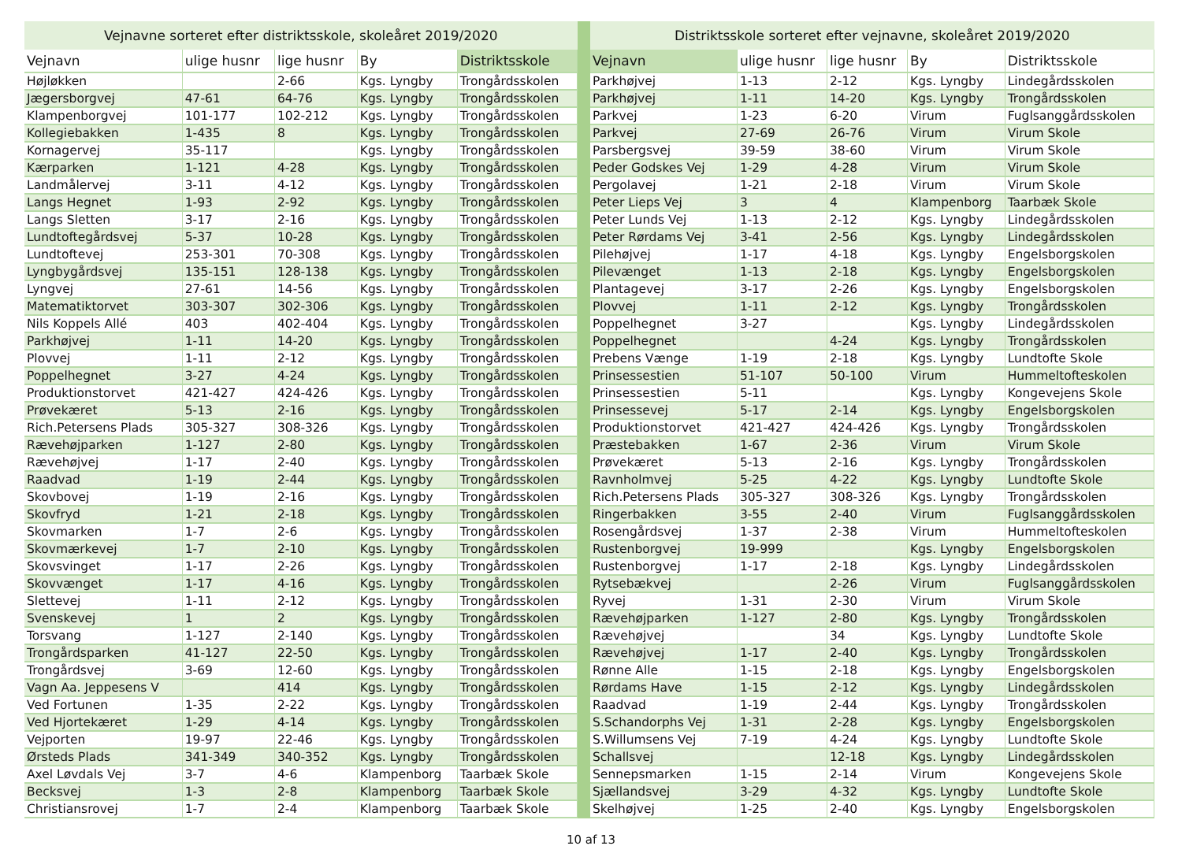| Vejnavne sorteret efter distriktsskole, skoleåret 2019/2020 | | | | |
| Vejnavn | ulige husnr | lige husnr | By | Distriktsskole |
| Højløkken | | 2-66 | Kgs. Lyngby | Trongårdsskolen |
| Jægersborgvej | 47-61 | 64-76 | Kgs. Lyngby | Trongårdsskolen |
| Klampenborgvej | 101-177 | 102-212 | Kgs. Lyngby | Trongårdsskolen |
| Kollegiebakken | 1-435 | 8 | Kgs. Lyngby | Trongårdsskolen |
| Kornagervej | 35-117 | | Kgs. Lyngby | Trongårdsskolen |
| Kærparken | 1-121 | 4-28 | Kgs. Lyngby | Trongårdsskolen |
| Landmålervej | 3-11 | 4-12 | Kgs. Lyngby | Trongårdsskolen |
| Langs Hegnet | 1-93 | 2-92 | Kgs. Lyngby | Trongårdsskolen |
| Langs Sletten | 3-17 | 2-16 | Kgs. Lyngby | Trongårdsskolen |
| Lundtoftegårdsvej | 5-37 | 10-28 | Kgs. Lyngby | Trongårdsskolen |
| Lundtoftevej | 253-301 | 70-308 | Kgs. Lyngby | Trongårdsskolen |
| Lyngbygårdsvej | 135-151 | 128-138 | Kgs. Lyngby | Trongårdsskolen |
| Lyngvej | 27-61 | 14-56 | Kgs. Lyngby | Trongårdsskolen |
| Matematiktorvet | 303-307 | 302-306 | Kgs. Lyngby | Trongårdsskolen |
| Nils Koppels Allé | 403 | 402-404 | Kgs. Lyngby | Trongårdsskolen |
| Parkhøjvej | 1-11 | 14-20 | Kgs. Lyngby | Trongårdsskolen |
| Plovvej | 1-11 | 2-12 | Kgs. Lyngby | Trongårdsskolen |
| Poppelhegnet | 3-27 | 4-24 | Kgs. Lyngby | Trongårdsskolen |
| Produktionstorvet | 421-427 | 424-426 | Kgs. Lyngby | Trongårdsskolen |
| Prøvekæret | 5-13 | 2-16 | Kgs. Lyngby | Trongårdsskolen |
| Rich.Petersens Plads | 305-327 | 308-326 | Kgs. Lyngby | Trongårdsskolen |
| Rævehøjparken | 1-127 | 2-80 | Kgs. Lyngby | Trongårdsskolen |
| Rævehøjvej | 1-17 | 2-40 | Kgs. Lyngby | Trongårdsskolen |
| Raadvad | 1-19 | 2-44 | Kgs. Lyngby | Trongårdsskolen |
| Skovbovej | 1-19 | 2-16 | Kgs. Lyngby | Trongårdsskolen |
| Skovfryd | 1-21 | 2-18 | Kgs. Lyngby | Trongårdsskolen |
| Skovmarken | 1-7 | 2-6 | Kgs. Lyngby | Trongårdsskolen |
| Skovmærkevej | 1-7 | 2-10 | Kgs. Lyngby | Trongårdsskolen |
| Skovsvinget | 1-17 | 2-26 | Kgs. Lyngby | Trongårdsskolen |
| Skovvænget | 1-17 | 4-16 | Kgs. Lyngby | Trongårdsskolen |
| Slettevej | 1-11 | 2-12 | Kgs. Lyngby | Trongårdsskolen |
| Svenskevej | 1 | 2 | Kgs. Lyngby | Trongårdsskolen |
| Torsvang | 1-127 | 2-140 | Kgs. Lyngby | Trongårdsskolen |
| Trongårdsparken | 41-127 | 22-50 | Kgs. Lyngby | Trongårdsskolen |
| Trongårdsvej | 3-69 | 12-60 | Kgs. Lyngby | Trongårdsskolen |
| Vagn Aa. Jeppesens V | | 414 | Kgs. Lyngby | Trongårdsskolen |
| Ved Fortunen | 1-35 | 2-22 | Kgs. Lyngby | Trongårdsskolen |
| Ved Hjortekæret | 1-29 | 4-14 | Kgs. Lyngby | Trongårdsskolen |
| Vejporten | 19-97 | 22-46 | Kgs. Lyngby | Trongårdsskolen |
| Ørsteds Plads | 341-349 | 340-352 | Kgs. Lyngby | Trongårdsskolen |
| Axel Løvdals Vej | 3-7 | 4-6 | Klampenborg | Taarbæk Skole |
| Becksvej | 1-3 | 2-8 | Klampenborg | Taarbæk Skole |
| Christiansrovej | 1-7 | 2-4 | Klampenborg | Taarbæk Skole |
| Distriktsskole sorteret efter vejnavne, skoleåret 2019/2020 | | | | |
| Vejnavn | ulige husnr | lige husnr | By | Distriktsskole |
| Parkhøjvej | 1-13 | 2-12 | Kgs. Lyngby | Lindegårdsskolen |
| Parkhøjvej | 1-11 | 14-20 | Kgs. Lyngby | Trongårdsskolen |
| Parkvej | 1-23 | 6-20 | Virum | Fuglsanggårdsskolen |
| Parkvej | 27-69 | 26-76 | Virum | Virum Skole |
| Parsbergsvej | 39-59 | 38-60 | Virum | Virum Skole |
| Peder Godskes Vej | 1-29 | 4-28 | Virum | Virum Skole |
| Pergolavej | 1-21 | 2-18 | Virum | Virum Skole |
| Peter Lieps Vej | 3 | 4 | Klampenborg | Taarbæk Skole |
| Peter Lunds Vej | 1-13 | 2-12 | Kgs. Lyngby | Lindegårdsskolen |
| Peter Rørdams Vej | 3-41 | 2-56 | Kgs. Lyngby | Lindegårdsskolen |
| Pilehøjvej | 1-17 | 4-18 | Kgs. Lyngby | Engelsborgskolen |
| Pilevænget | 1-13 | 2-18 | Kgs. Lyngby | Engelsborgskolen |
| Plantagevej | 3-17 | 2-26 | Kgs. Lyngby | Engelsborgskolen |
| Plovvej | 1-11 | 2-12 | Kgs. Lyngby | Trongårdsskolen |
| Poppelhegnet | 3-27 | | Kgs. Lyngby | Lindegårdsskolen |
| Poppelhegnet | | 4-24 | Kgs. Lyngby | Trongårdsskolen |
| Prebens Vænge | 1-19 | 2-18 | Kgs. Lyngby | Lundtofte Skole |
| Prinsessestien | 51-107 | 50-100 | Virum | Hummeltofteskolen |
| Prinsessestien | 5-11 | | Kgs. Lyngby | Kongevejens Skole |
| Prinsessevej | 5-17 | 2-14 | Kgs. Lyngby | Engelsborgskolen |
| Produktionstorvet | 421-427 | 424-426 | Kgs. Lyngby | Trongårdsskolen |
| Præstebakken | 1-67 | 2-36 | Virum | Virum Skole |
| Prøvekæret | 5-13 | 2-16 | Kgs. Lyngby | Trongårdsskolen |
| Ravnholmvej | 5-25 | 4-22 | Kgs. Lyngby | Lundtofte Skole |
| Rich.Petersens Plads | 305-327 | 308-326 | Kgs. Lyngby | Trongårdsskolen |
| Ringerbakken | 3-55 | 2-40 | Virum | Fuglsanggårdsskolen |
| Rosengårdsvej | 1-37 | 2-38 | Virum | Hummeltofteskolen |
| Rustenborgvej | 19-999 | | Kgs. Lyngby | Engelsborgskolen |
| Rustenborgvej | 1-17 | 2-18 | Kgs. Lyngby | Lindegårdsskolen |
| Rytsebækvej | | 2-26 | Virum | Fuglsanggårdsskolen |
| Ryvej | 1-31 | 2-30 | Virum | Virum Skole |
| Rævehøjparken | 1-127 | 2-80 | Kgs. Lyngby | Trongårdsskolen |
| Rævehøjvej | | 34 | Kgs. Lyngby | Lundtofte Skole |
| Rævehøjvej | 1-17 | 2-40 | Kgs. Lyngby | Trongårdsskolen |
| Rønne Alle | 1-15 | 2-18 | Kgs. Lyngby | Engelsborgskolen |
| Rørdams Have | 1-15 | 2-12 | Kgs. Lyngby | Lindegårdsskolen |
| Raadvad | 1-19 | 2-44 | Kgs. Lyngby | Trongårdsskolen |
| S.Schandorphs Vej | 1-31 | 2-28 | Kgs. Lyngby | Engelsborgskolen |
| S.Willumsens Vej | 7-19 | 4-24 | Kgs. Lyngby | Lundtofte Skole |
| Schallsvej | | 12-18 | Kgs. Lyngby | Lindegårdsskolen |
| Sennepsmarken | 1-15 | 2-14 | Virum | Kongevejens Skole |
| Sjællandsvej | 3-29 | 4-32 | Kgs. Lyngby | Lundtofte Skole |
| Skelhøjvej | 1-25 | 2-40 | Kgs. Lyngby | Engelsborgskolen |
10 af 13